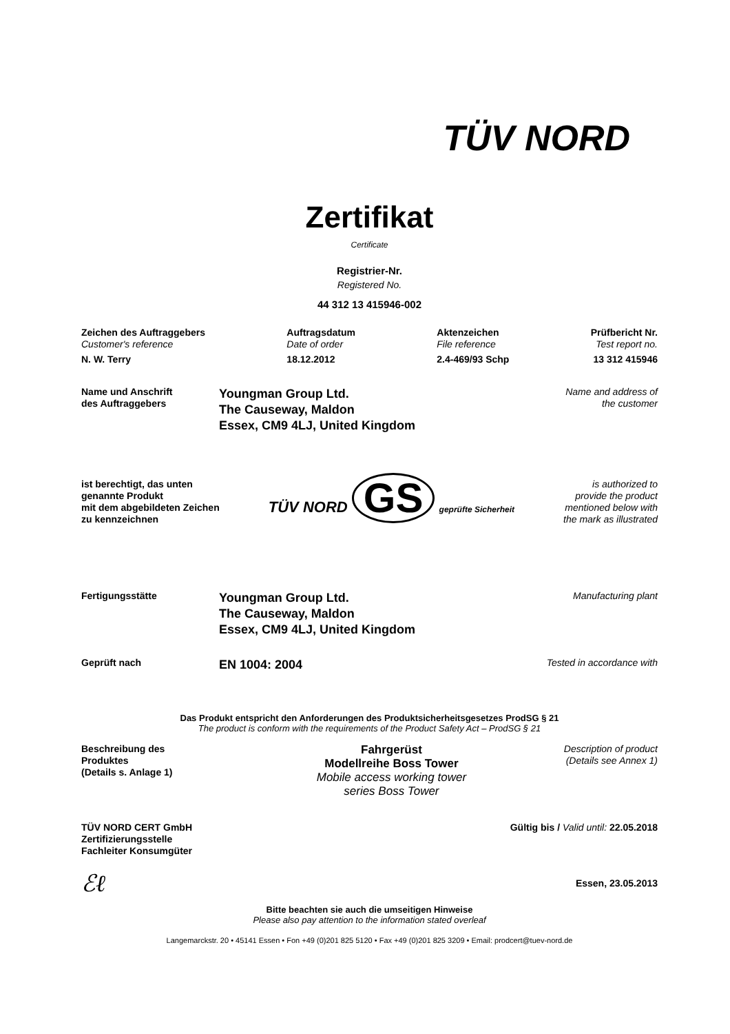TÜV NORD
Zertifikat
Certificate
Registrier-Nr.
Registered No.
44 312 13 415946-002
Zeichen des Auftraggebers
Customer's reference
N. W. Terry
Auftragsdatum
Date of order
18.12.2012
Aktenzeichen
File reference
2.4-469/93 Schp
Prüfbericht Nr.
Test report no.
13 312 415946
Name und Anschrift
des Auftraggebers
Youngman Group Ltd.
The Causeway, Maldon
Essex, CM9 4LJ, United Kingdom
Name and address of
the customer
ist berechtigt, das unten
genannte Produkt
mit dem abgebildeten Zeichen
zu kennzeichnen
TÜV NORD GS geprüfte Sicherheit
is authorized to
provide the product
mentioned below with
the mark as illustrated
Fertigungsstätte
Youngman Group Ltd.
The Causeway, Maldon
Essex, CM9 4LJ, United Kingdom
Manufacturing plant
Geprüft nach
EN 1004: 2004
Tested in accordance with
Das Produkt entspricht den Anforderungen des Produktsicherheitsgesetzes ProdSG § 21
The product is conform with the requirements of the Product Safety Act – ProdSG § 21
Beschreibung des
Produktes
(Details s. Anlage 1)
Fahrgerüst
Modellreihe Boss Tower
Mobile access working tower
series Boss Tower
Description of product
(Details see Annex 1)
TÜV NORD CERT GmbH
Zertifizierungsstelle
Fachleiter Konsumgüter
Gültig bis / Valid until: 22.05.2018
ℰℓ
Essen, 23.05.2013
Bitte beachten sie auch die umseitigen Hinweise
Please also pay attention to the information stated overleaf
Langemarckstr. 20 • 45141 Essen • Fon +49 (0)201 825 5120 • Fax +49 (0)201 825 3209 • Email: prodcert@tuev-nord.de